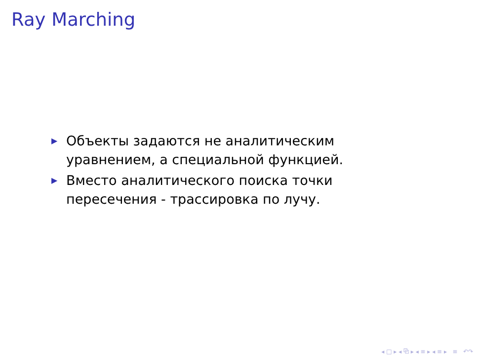Ray Marching
▶ Объекты задаются не аналитическим уравнением, а специальной функцией.
▶ Вместо аналитического поиска точки пересечения - трассировка по лучу.
◂ □ ▸ ◂ ⧉ ▸ ◂ ≡ ▸ ◂ ≡ ▸ ≡ ↶↷